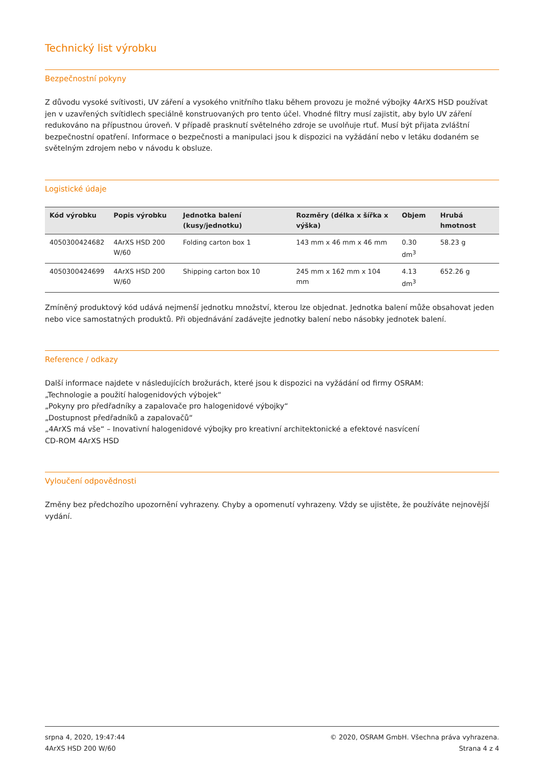Technický list výrobku
Bezpečnostní pokyny
Z důvodu vysoké svítivosti, UV záření a vysokého vnitřního tlaku během provozu je možné výbojky 4ArXS HSD používat jen v uzavřených svítidlech speciálně konstruovaných pro tento účel. Vhodné filtry musí zajistit, aby bylo UV záření redukováno na přípustnou úroveň. V případě prasknutí světelného zdroje se uvolňuje rtuť. Musí být přijata zvláštní bezpečnostní opatření. Informace o bezpečnosti a manipulaci jsou k dispozici na vyžádání nebo v letáku dodaném se světelným zdrojem nebo v návodu k obsluze.
Logistické údaje
| Kód výrobku | Popis výrobku | Jednotka balení (kusy/jednotku) | Rozměry (délka x šířka x výška) | Objem | Hrubá hmotnost |
| --- | --- | --- | --- | --- | --- |
| 4050300424682 | 4ArXS HSD 200 W/60 | Folding carton box 1 | 143 mm x 46 mm x 46 mm | 0.30 dm<sup>3</sup> | 58.23 g |
| 4050300424699 | 4ArXS HSD 200 W/60 | Shipping carton box 10 | 245 mm x 162 mm x 104 mm | 4.13 dm<sup>3</sup> | 652.26 g |
Zmíněný produktový kód udává nejmenší jednotku množství, kterou lze objednat. Jednotka balení může obsahovat jeden nebo vice samostatných produktů. Při objednávání zadávejte jednotky balení nebo násobky jednotek balení.
Reference / odkazy
Další informace najdete v následujících brožurách, které jsou k dispozici na vyžádání od firmy OSRAM:
„Technologie a použití halogenidových výbojek“
„Pokyny pro předřadníky a zapalovače pro halogenidové výbojky“
„Dostupnost předřadníků a zapalovačů“
„4ArXS má vše“ – Inovativní halogenidové výbojky pro kreativní architektonické a efektové nasvícení
CD-ROM 4ArXS HSD
Vyloučení odpovědnosti
Změny bez předchozího upozornění vyhrazeny. Chyby a opomenutí vyhrazeny. Vždy se ujistěte, že používáte nejnovější vydání.
srpna 4, 2020, 19:47:44
4ArXS HSD 200 W/60
© 2020, OSRAM GmbH. Všechna práva vyhrazena.
Strana 4 z 4